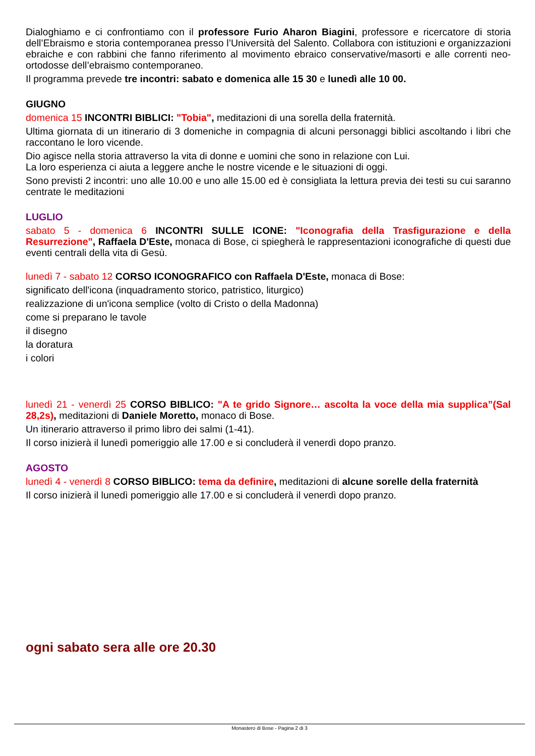Dialoghiamo e ci confrontiamo con il professore Furio Aharon Biagini, professore e ricercatore di storia dell’Ebraismo e storia contemporanea presso l’Università del Salento. Collabora con istituzioni e organizzazioni ebraiche e con rabbini che fanno riferimento al movimento ebraico conservative/masorti e alle correnti neo-ortodosse dell’ebraismo contemporaneo.
Il programma prevede tre incontri: sabato e domenica alle 15 30 e lunedì alle 10 00.
GIUGNO
domenica 15 INCONTRI BIBLICI: "Tobia", meditazioni di una sorella della fraternità.
Ultima giornata di un itinerario di 3 domeniche in compagnia di alcuni personaggi biblici ascoltando i libri che raccontano le loro vicende.
Dio agisce nella storia attraverso la vita di donne e uomini che sono in relazione con Lui.
La loro esperienza ci aiuta a leggere anche le nostre vicende e le situazioni di oggi.
Sono previsti 2 incontri: uno alle 10.00 e uno alle 15.00 ed è consigliata la lettura previa dei testi su cui saranno centrate le meditazioni
LUGLIO
sabato 5 - domenica 6 INCONTRI SULLE ICONE: "Iconografia della Trasfigurazione e della Resurrezione", Raffaela D'Este, monaca di Bose, ci spiegherà le rappresentazioni iconografiche di questi due eventi centrali della vita di Gesù.
lunedì 7 - sabato 12 CORSO ICONOGRAFICO con Raffaela D'Este, monaca di Bose:
significato dell'icona (inquadramento storico, patristico, liturgico)
realizzazione di un'icona semplice (volto di Cristo o della Madonna)
come si preparano le tavole
il disegno
la doratura
i colori
lunedì 21 - venerdì 25 CORSO BIBLICO: "A te grido Signore… ascolta la voce della mia supplica”(Sal 28,2s), meditazioni di Daniele Moretto, monaco di Bose.
Un itinerario attraverso il primo libro dei salmi (1-41).
Il corso inizierà il lunedì pomeriggio alle 17.00 e si concluderà il venerdì dopo pranzo.
AGOSTO
lunedì 4 - venerdì 8 CORSO BIBLICO: tema da definire, meditazioni di alcune sorelle della fraternità
Il corso inizierà il lunedì pomeriggio alle 17.00 e si concluderà il venerdì dopo pranzo.
ogni sabato sera alle ore 20.30
Monastero di Bose - Pagina 2 di 3